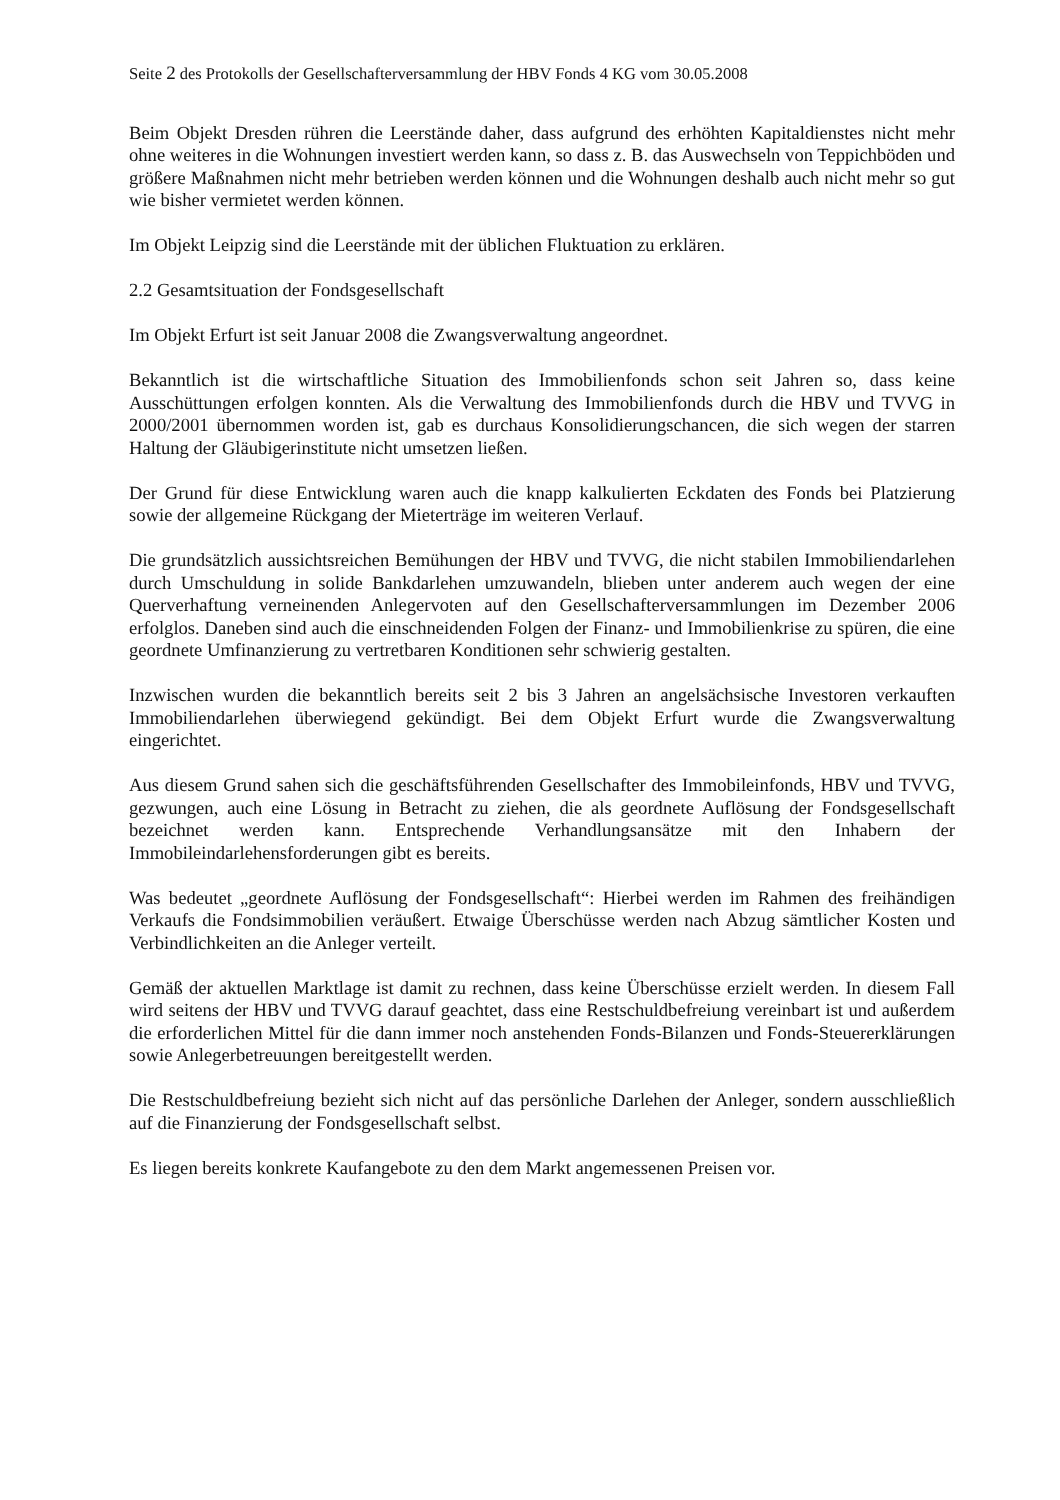Seite 2 des Protokolls der Gesellschafterversammlung der HBV Fonds 4 KG vom 30.05.2008
Beim Objekt Dresden rühren die Leerstände daher, dass aufgrund des erhöhten Kapitaldienstes nicht mehr ohne weiteres in die Wohnungen investiert werden kann, so dass z. B. das Auswechseln von Teppichböden und größere Maßnahmen nicht mehr betrieben werden können und die Wohnungen deshalb auch nicht mehr so gut wie bisher vermietet werden können.
Im Objekt Leipzig sind die Leerstände mit der üblichen Fluktuation zu erklären.
2.2 Gesamtsituation der Fondsgesellschaft
Im Objekt Erfurt ist seit Januar 2008 die Zwangsverwaltung angeordnet.
Bekanntlich ist die wirtschaftliche Situation des Immobilienfonds schon seit Jahren so, dass keine Ausschüttungen erfolgen konnten. Als die Verwaltung des Immobilienfonds durch die HBV und TVVG in 2000/2001 übernommen worden ist, gab es durchaus Konsolidierungschancen, die sich wegen der starren Haltung der Gläubigerinstitute nicht umsetzen ließen.
Der Grund für diese Entwicklung waren auch die knapp kalkulierten Eckdaten des Fonds bei Platzierung sowie der allgemeine Rückgang der Mieterträge im weiteren Verlauf.
Die grundsätzlich aussichtsreichen Bemühungen der HBV und TVVG, die nicht stabilen Immobiliendarlehen durch Umschuldung in solide Bankdarlehen umzuwandeln, blieben unter anderem auch wegen der eine Querverhaftung verneinenden Anlegervoten auf den Gesellschafterversammlungen im Dezember 2006 erfolglos. Daneben sind auch die einschneidenden Folgen der Finanz- und Immobilienkrise zu spüren, die eine geordnete Umfinanzierung zu vertretbaren Konditionen sehr schwierig gestalten.
Inzwischen wurden die bekanntlich bereits seit 2 bis 3 Jahren an angelsächsische Investoren verkauften Immobiliendarlehen überwiegend gekündigt. Bei dem Objekt Erfurt wurde die Zwangsverwaltung eingerichtet.
Aus diesem Grund sahen sich die geschäftsführenden Gesellschafter des Immobileinfonds, HBV und TVVG, gezwungen, auch eine Lösung in Betracht zu ziehen, die als geordnete Auflösung der Fondsgesellschaft bezeichnet werden kann. Entsprechende Verhandlungsansätze mit den Inhabern der Immobileindarlehensforderungen gibt es bereits.
Was bedeutet „geordnete Auflösung der Fondsgesellschaft“: Hierbei werden im Rahmen des freihändigen Verkaufs die Fondsimmobilien veräußert. Etwaige Überschüsse werden nach Abzug sämtlicher Kosten und Verbindlichkeiten an die Anleger verteilt.
Gemäß der aktuellen Marktlage ist damit zu rechnen, dass keine Überschüsse erzielt werden. In diesem Fall wird seitens der HBV und TVVG darauf geachtet, dass eine Restschuldbefreiung vereinbart ist und außerdem die erforderlichen Mittel für die dann immer noch anstehenden Fonds-Bilanzen und Fonds-Steuererklärungen sowie Anlegerbetreuungen bereitgestellt werden.
Die Restschuldbefreiung bezieht sich nicht auf das persönliche Darlehen der Anleger, sondern ausschließlich auf die Finanzierung der Fondsgesellschaft selbst.
Es liegen bereits konkrete Kaufangebote zu den dem Markt angemessenen Preisen vor.